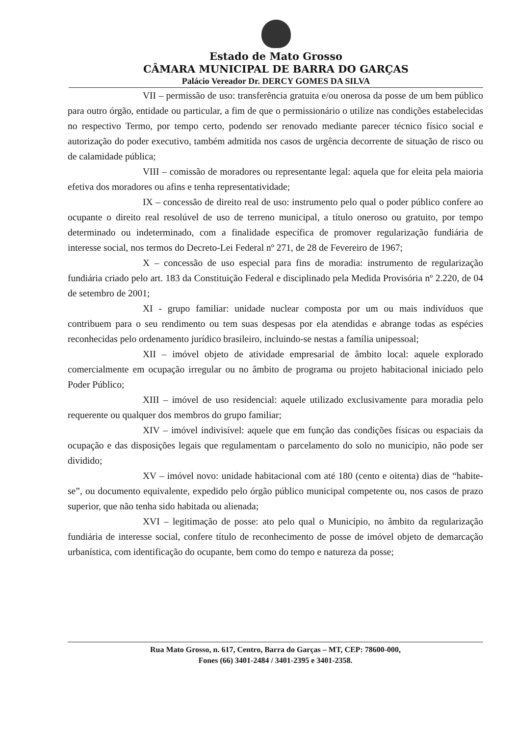Estado de Mato Grosso
CÂMARA MUNICIPAL DE BARRA DO GARÇAS
Palácio Vereador Dr. DERCY GOMES DA SILVA
VII – permissão de uso: transferência gratuita e/ou onerosa da posse de um bem público para outro órgão, entidade ou particular, a fim de que o permissionário o utilize nas condições estabelecidas no respectivo Termo, por tempo certo, podendo ser renovado mediante parecer técnico físico social e autorização do poder executivo, também admitida nos casos de urgência decorrente de situação de risco ou de calamidade pública;
VIII – comissão de moradores ou representante legal: aquela que for eleita pela maioria efetiva dos moradores ou afins e tenha representatividade;
IX – concessão de direito real de uso: instrumento pelo qual o poder público confere ao ocupante o direito real resolúvel de uso de terreno municipal, a título oneroso ou gratuito, por tempo determinado ou indeterminado, com a finalidade específica de promover regularização fundiária de interesse social, nos termos do Decreto-Lei Federal nº 271, de 28 de Fevereiro de 1967;
X – concessão de uso especial para fins de moradia: instrumento de regularização fundiária criado pelo art. 183 da Constituição Federal e disciplinado pela Medida Provisória nº 2.220, de 04 de setembro de 2001;
XI - grupo familiar: unidade nuclear composta por um ou mais indivíduos que contribuem para o seu rendimento ou tem suas despesas por ela atendidas e abrange todas as espécies reconhecidas pelo ordenamento jurídico brasileiro, incluindo-se nestas a família unipessoal;
XII – imóvel objeto de atividade empresarial de âmbito local: aquele explorado comercialmente em ocupação irregular ou no âmbito de programa ou projeto habitacional iniciado pelo Poder Público;
XIII – imóvel de uso residencial: aquele utilizado exclusivamente para moradia pelo requerente ou qualquer dos membros do grupo familiar;
XIV – imóvel indivisível: aquele que em função das condições físicas ou espaciais da ocupação e das disposições legais que regulamentam o parcelamento do solo no município, não pode ser dividido;
XV – imóvel novo: unidade habitacional com até 180 (cento e oitenta) dias de “habite-se”, ou documento equivalente, expedido pelo órgão público municipal competente ou, nos casos de prazo superior, que não tenha sido habitada ou alienada;
XVI – legitimação de posse: ato pelo qual o Município, no âmbito da regularização fundiária de interesse social, confere título de reconhecimento de posse de imóvel objeto de demarcação urbanística, com identificação do ocupante, bem como do tempo e natureza da posse;
Rua Mato Grosso, n. 617, Centro, Barra do Garças – MT, CEP: 78600-000,
Fones (66) 3401-2484 / 3401-2395 e 3401-2358.